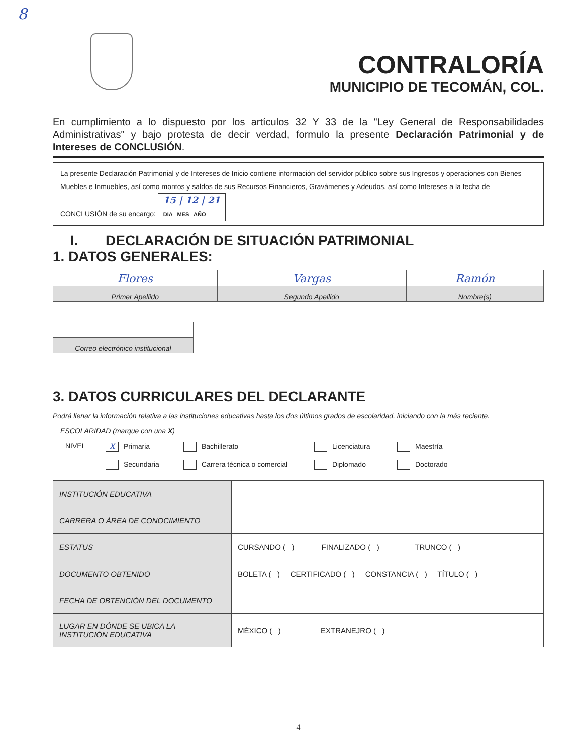8
CONTRALORÍA
MUNICIPIO DE TECOMÁN, COL.
En cumplimiento a lo dispuesto por los artículos 32 Y 33 de la "Ley General de Responsabilidades Administrativas" y bajo protesta de decir verdad, formulo la presente Declaración Patrimonial y de Intereses de CONCLUSIÓN.
La presente Declaración Patrimonial y de Intereses de Inicio contiene información del servidor público sobre sus Ingresos y operaciones con Bienes Muebles e Inmuebles, así como montos y saldos de sus Recursos Financieros, Gravámenes y Adeudos, así como Intereses a la fecha de CONCLUSIÓN de su encargo: 15 | 12 | 21
DIA MES AÑO
I. DECLARACIÓN DE SITUACIÓN PATRIMONIAL
1. DATOS GENERALES:
| Flores | Vargas | Ramón |
| Primer Apellido | Segundo Apellido | Nombre(s) |
| Correo electrónico institucional |
3. DATOS CURRICULARES DEL DECLARANTE
Podrá llenar la información relativa a las instituciones educativas hasta los dos últimos grados de escolaridad, iniciando con la más reciente.
ESCOLARIDAD (marque con una X)
NIVEL X Primaria Bachillerato Licenciatura Maestría Secundaria Carrera técnica o comercial Diplomado Doctorado
| INSTITUCIÓN EDUCATIVA | |
| CARRERA O ÁREA DE CONOCIMIENTO | |
| ESTATUS | CURSANDO ( ) FINALIZADO ( ) TRUNCO ( ) |
| DOCUMENTO OBTENIDO | BOLETA ( ) CERTIFICADO ( ) CONSTANCIA ( ) TÍTULO ( ) |
| FECHA DE OBTENCIÓN DEL DOCUMENTO | |
| LUGAR EN DÓNDE SE UBICA LA INSTITUCIÓN EDUCATIVA | MÉXICO ( ) EXTRANEJRO ( ) |
4